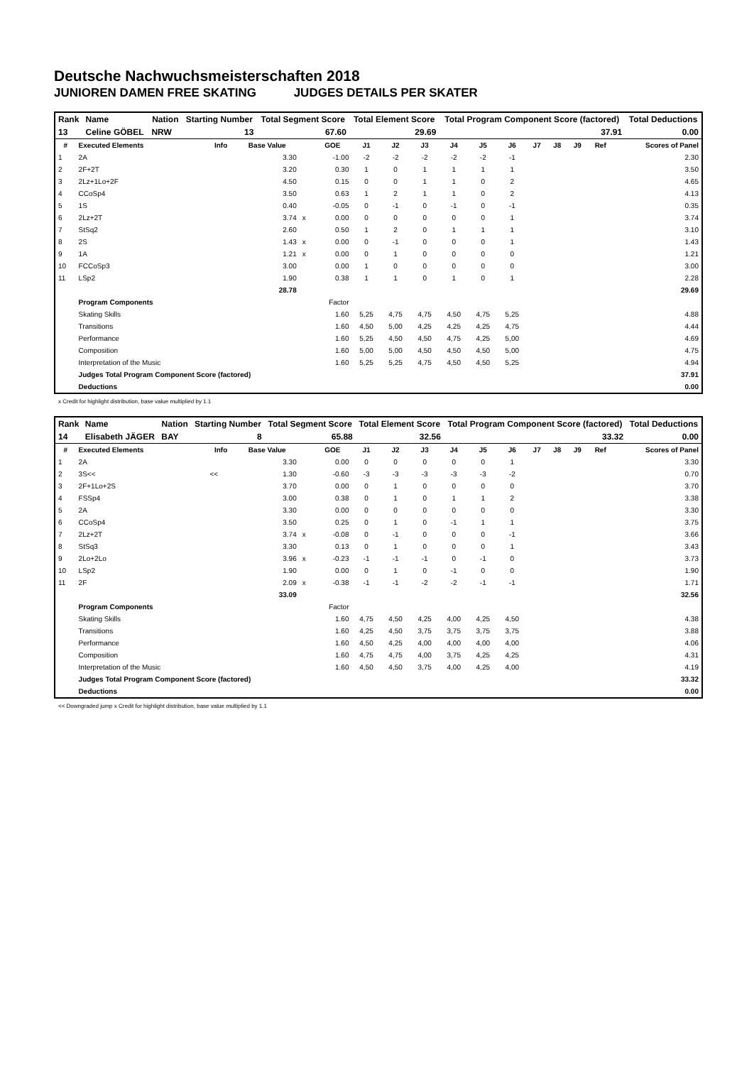Deutsche Nachwuchsmeisterschaften 2018
JUNIOREN DAMEN FREE SKATING JUDGES DETAILS PER SKATER
| Rank | Name | Nation | Starting Number | Total Segment Score | Total Element Score | Total Program Component Score (factored) | Total Deductions |
| --- | --- | --- | --- | --- | --- | --- | --- |
| 13 | Celine GÖBEL | NRW | 13 | 67.60 | 29.69 | 37.91 | 0.00 |
| # | Executed Elements | Info | Base Value | | GOE | J1 | J2 | J3 | J4 | J5 | J6 | J7 | J8 | J9 | Ref | Scores of Panel |
| --- | --- | --- | --- | --- | --- | --- | --- | --- | --- | --- | --- | --- | --- | --- | --- | --- |
| 1 | 2A | | 3.30 | | -1.00 | -2 | -2 | -2 | -2 | -2 | -1 | | | | | 2.30 |
| 2 | 2F+2T | | 3.20 | | 0.30 | 1 | 0 | 1 | 1 | 1 | 1 | | | | | 3.50 |
| 3 | 2Lz+1Lo+2F | | 4.50 | | 0.15 | 0 | 0 | 1 | 1 | 0 | 2 | | | | | 4.65 |
| 4 | CCoSp4 | | 3.50 | | 0.63 | 1 | 2 | 1 | 1 | 0 | 2 | | | | | 4.13 |
| 5 | 1S | | 0.40 | | -0.05 | 0 | -1 | 0 | -1 | 0 | -1 | | | | | 0.35 |
| 6 | 2Lz+2T | | 3.74 | x | 0.00 | 0 | 0 | 0 | 0 | 0 | 1 | | | | | 3.74 |
| 7 | StSq2 | | 2.60 | | 0.50 | 1 | 2 | 0 | 1 | 1 | 1 | | | | | 3.10 |
| 8 | 2S | | 1.43 | x | 0.00 | 0 | -1 | 0 | 0 | 0 | 1 | | | | | 1.43 |
| 9 | 1A | | 1.21 | x | 0.00 | 0 | 1 | 0 | 0 | 0 | 0 | | | | | 1.21 |
| 10 | FCCoSp3 | | 3.00 | | 0.00 | 1 | 0 | 0 | 0 | 0 | 0 | | | | | 3.00 |
| 11 | LSp2 | | 1.90 | | 0.38 | 1 | 1 | 0 | 1 | 0 | 1 | | | | | 2.28 |
| | | | 28.78 | | | | | | | | | | | | | 29.69 |
| | Program Components | | | | Factor | | | | | | | | | | | |
| | Skating Skills | | | | 1.60 | 5,25 | 4,75 | 4,75 | 4,50 | 4,75 | 5,25 | | | | | 4.88 |
| | Transitions | | | | 1.60 | 4,50 | 5,00 | 4,25 | 4,25 | 4,25 | 4,75 | | | | | 4.44 |
| | Performance | | | | 1.60 | 5,25 | 4,50 | 4,50 | 4,75 | 4,25 | 5,00 | | | | | 4.69 |
| | Composition | | | | 1.60 | 5,00 | 5,00 | 4,50 | 4,50 | 4,50 | 5,00 | | | | | 4.75 |
| | Interpretation of the Music | | | | 1.60 | 5,25 | 5,25 | 4,75 | 4,50 | 4,50 | 5,25 | | | | | 4.94 |
| | Judges Total Program Component Score (factored) | | | | | | | | | | | | | | | 37.91 |
| | Deductions | | | | | | | | | | | | | | | 0.00 |
x Credit for highlight distribution, base value multiplied by 1.1
| Rank | Name | Nation | Starting Number | Total Segment Score | Total Element Score | Total Program Component Score (factored) | Total Deductions |
| --- | --- | --- | --- | --- | --- | --- | --- |
| 14 | Elisabeth JÄGER | BAY | 8 | 65.88 | 32.56 | 33.32 | 0.00 |
| # | Executed Elements | Info | Base Value | | GOE | J1 | J2 | J3 | J4 | J5 | J6 | J7 | J8 | J9 | Ref | Scores of Panel |
| --- | --- | --- | --- | --- | --- | --- | --- | --- | --- | --- | --- | --- | --- | --- | --- | --- |
| 1 | 2A | | 3.30 | | 0.00 | 0 | 0 | 0 | 0 | 0 | 1 | | | | | 3.30 |
| 2 | 3S<< | << | 1.30 | | -0.60 | -3 | -3 | -3 | -3 | -3 | -2 | | | | | 0.70 |
| 3 | 2F+1Lo+2S | | 3.70 | | 0.00 | 0 | 1 | 0 | 0 | 0 | 0 | | | | | 3.70 |
| 4 | FSSp4 | | 3.00 | | 0.38 | 0 | 1 | 0 | 1 | 1 | 2 | | | | | 3.38 |
| 5 | 2A | | 3.30 | | 0.00 | 0 | 0 | 0 | 0 | 0 | 0 | | | | | 3.30 |
| 6 | CCoSp4 | | 3.50 | | 0.25 | 0 | 1 | 0 | -1 | 1 | 1 | | | | | 3.75 |
| 7 | 2Lz+2T | | 3.74 | x | -0.08 | 0 | -1 | 0 | 0 | 0 | -1 | | | | | 3.66 |
| 8 | StSq3 | | 3.30 | | 0.13 | 0 | 1 | 0 | 0 | 0 | 1 | | | | | 3.43 |
| 9 | 2Lo+2Lo | | 3.96 | x | -0.23 | -1 | -1 | -1 | 0 | -1 | 0 | | | | | 3.73 |
| 10 | LSp2 | | 1.90 | | 0.00 | 0 | 1 | 0 | -1 | 0 | 0 | | | | | 1.90 |
| 11 | 2F | | 2.09 | x | -0.38 | -1 | -1 | -2 | -2 | -1 | -1 | | | | | 1.71 |
| | | | 33.09 | | | | | | | | | | | | | 32.56 |
| | Program Components | | | | Factor | | | | | | | | | | | |
| | Skating Skills | | | | 1.60 | 4,75 | 4,50 | 4,25 | 4,00 | 4,25 | 4,50 | | | | | 4.38 |
| | Transitions | | | | 1.60 | 4,25 | 4,50 | 3,75 | 3,75 | 3,75 | 3,75 | | | | | 3.88 |
| | Performance | | | | 1.60 | 4,50 | 4,25 | 4,00 | 4,00 | 4,00 | 4,00 | | | | | 4.06 |
| | Composition | | | | 1.60 | 4,75 | 4,75 | 4,00 | 3,75 | 4,25 | 4,25 | | | | | 4.31 |
| | Interpretation of the Music | | | | 1.60 | 4,50 | 4,50 | 3,75 | 4,00 | 4,25 | 4,00 | | | | | 4.19 |
| | Judges Total Program Component Score (factored) | | | | | | | | | | | | | | | 33.32 |
| | Deductions | | | | | | | | | | | | | | | 0.00 |
<< Downgraded jump x Credit for highlight distribution, base value multiplied by 1.1